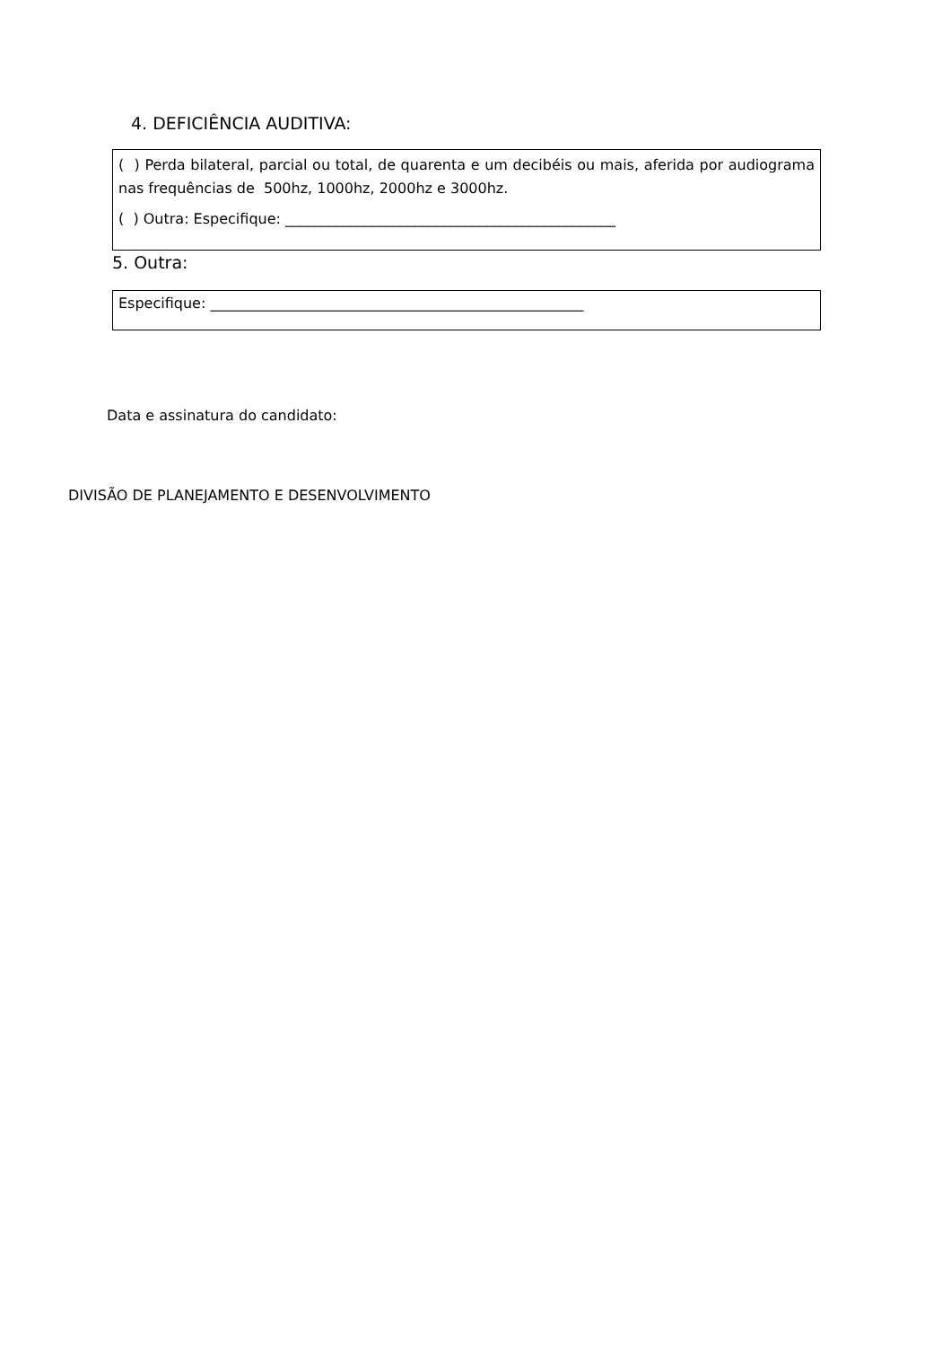4. DEFICIÊNCIA AUDITIVA:
( ) Perda bilateral, parcial ou total, de quarenta e um decibéis ou mais, aferida por audiograma nas frequências de 500hz, 1000hz, 2000hz e 3000hz.
( ) Outra: Especifique: ______________________________________________
5. Outra:
Especifique: ____________________________________________________
Data e assinatura do candidato:
DIVISÃO DE PLANEJAMENTO E DESENVOLVIMENTO